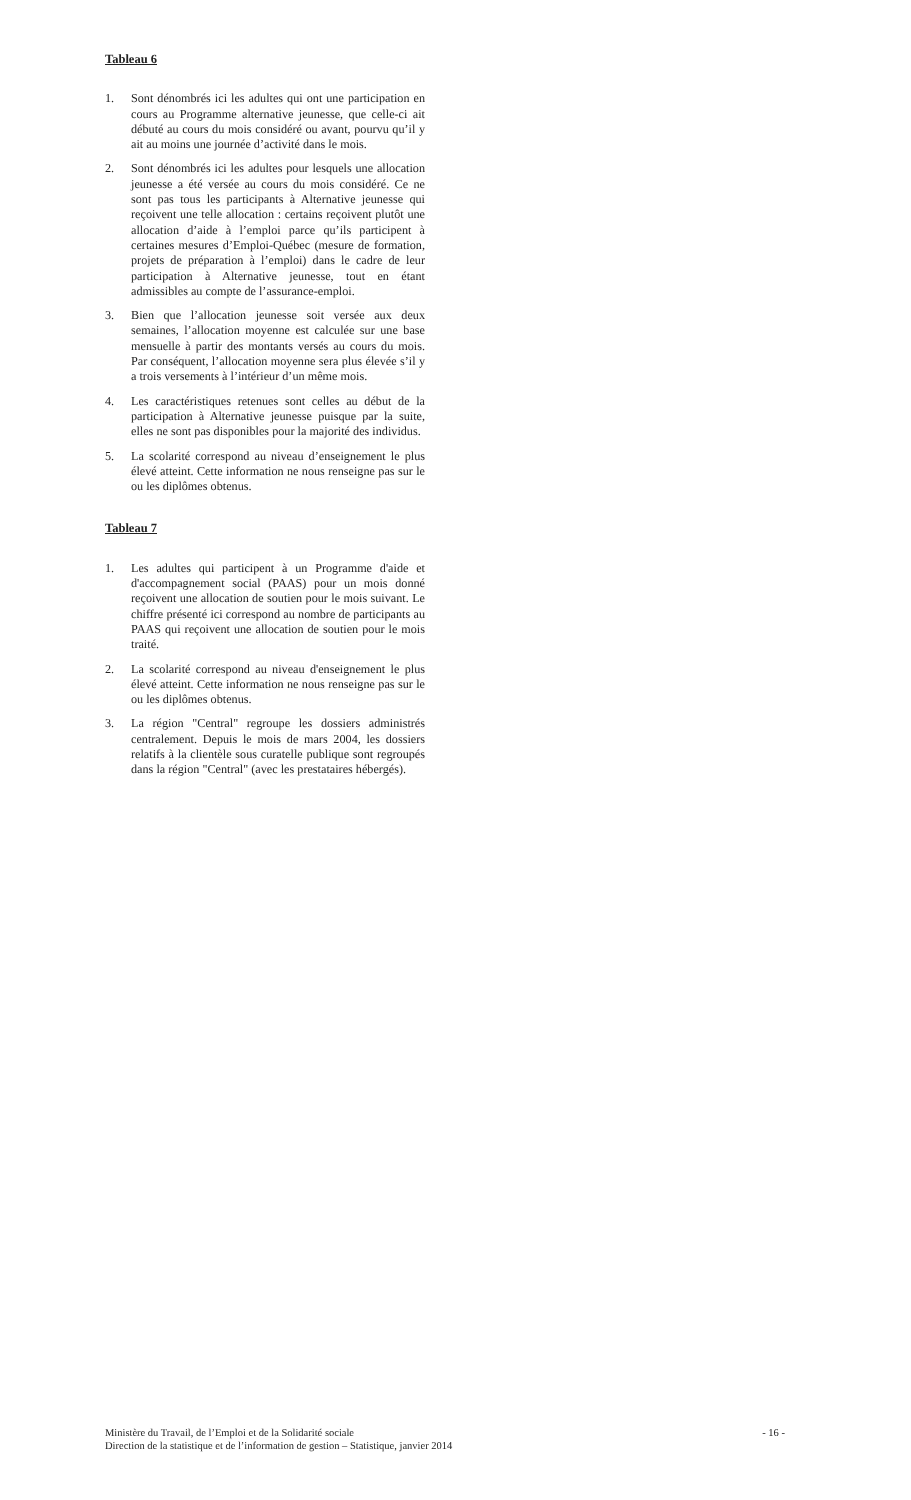Tableau 6
1. Sont dénombrés ici les adultes qui ont une participation en cours au Programme alternative jeunesse, que celle-ci ait débuté au cours du mois considéré ou avant, pourvu qu’il y ait au moins une journée d’activité dans le mois.
2. Sont dénombrés ici les adultes pour lesquels une allocation jeunesse a été versée au cours du mois considéré. Ce ne sont pas tous les participants à Alternative jeunesse qui reçoivent une telle allocation : certains reçoivent plutôt une allocation d’aide à l’emploi parce qu’ils participent à certaines mesures d’Emploi-Québec (mesure de formation, projets de préparation à l’emploi) dans le cadre de leur participation à Alternative jeunesse, tout en étant admissibles au compte de l’assurance-emploi.
3. Bien que l’allocation jeunesse soit versée aux deux semaines, l’allocation moyenne est calculée sur une base mensuelle à partir des montants versés au cours du mois. Par conséquent, l’allocation moyenne sera plus élevée s’il y a trois versements à l’intérieur d’un même mois.
4. Les caractéristiques retenues sont celles au début de la participation à Alternative jeunesse puisque par la suite, elles ne sont pas disponibles pour la majorité des individus.
5. La scolarité correspond au niveau d’enseignement le plus élevé atteint. Cette information ne nous renseigne pas sur le ou les diplômes obtenus.
Tableau 7
1. Les adultes qui participent à un Programme d'aide et d'accompagnement social (PAAS) pour un mois donné reçoivent une allocation de soutien pour le mois suivant. Le chiffre présenté ici correspond au nombre de participants au PAAS qui reçoivent une allocation de soutien pour le mois traité.
2. La scolarité correspond au niveau d'enseignement le plus élevé atteint. Cette information ne nous renseigne pas sur le ou les diplômes obtenus.
3. La région "Central" regroupe les dossiers administrés centralement. Depuis le mois de mars 2004, les dossiers relatifs à la clientèle sous curatelle publique sont regroupés dans la région "Central" (avec les prestataires hébergés).
Ministère du Travail, de l’Emploi et de la Solidarité sociale
Direction de la statistique et de l’information de gestion – Statistique, janvier 2014
- 16 -